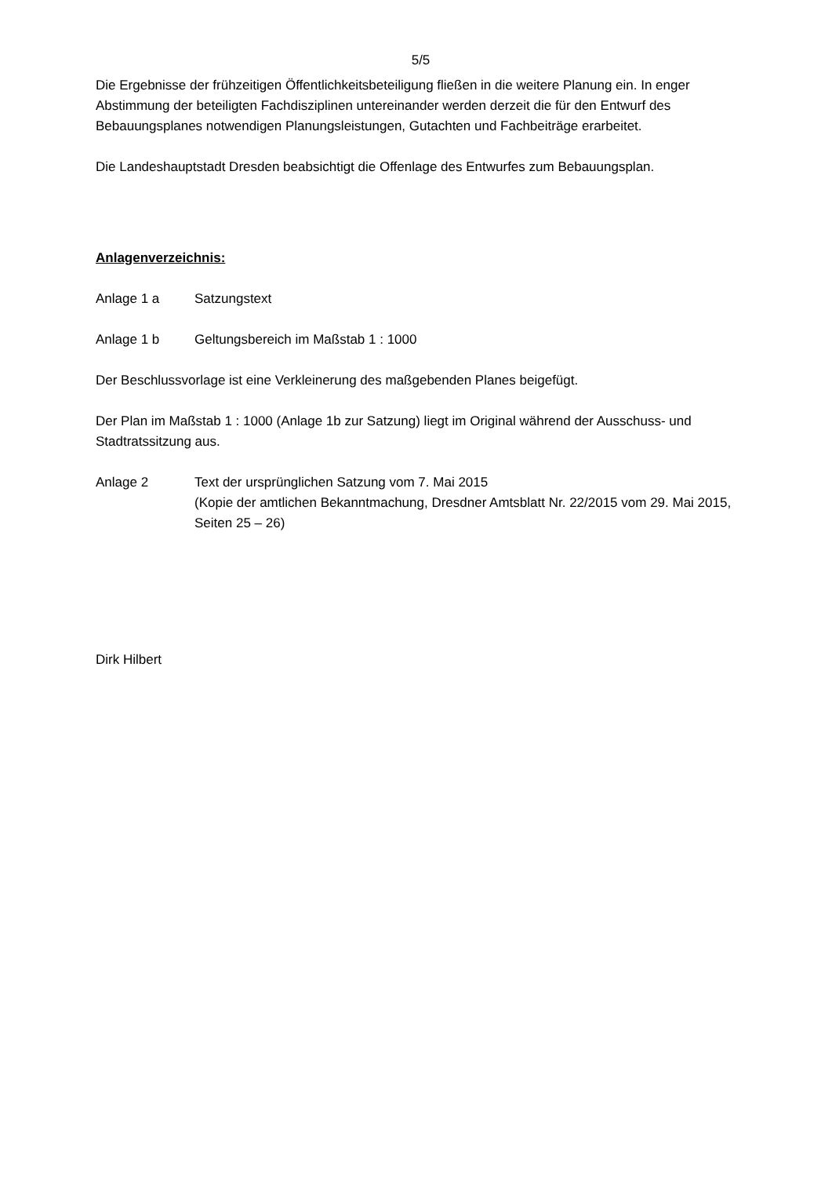5/5
Die Ergebnisse der frühzeitigen Öffentlichkeitsbeteiligung fließen in die weitere Planung ein. In enger Abstimmung der beteiligten Fachdisziplinen untereinander werden derzeit die für den Entwurf des Bebauungsplanes notwendigen Planungsleistungen, Gutachten und Fachbeiträge erarbeitet.
Die Landeshauptstadt Dresden beabsichtigt die Offenlage des Entwurfes zum Bebauungsplan.
Anlagenverzeichnis:
Anlage 1 a Satzungstext
Anlage 1 b Geltungsbereich im Maßstab 1 : 1000
Der Beschlussvorlage ist eine Verkleinerung des maßgebenden Planes beigefügt.
Der Plan im Maßstab 1 : 1000 (Anlage 1b zur Satzung) liegt im Original während der Ausschuss- und Stadtratssitzung aus.
Anlage 2 Text der ursprünglichen Satzung vom 7. Mai 2015
(Kopie der amtlichen Bekanntmachung, Dresdner Amtsblatt Nr. 22/2015 vom 29. Mai 2015, Seiten 25 – 26)
Dirk Hilbert